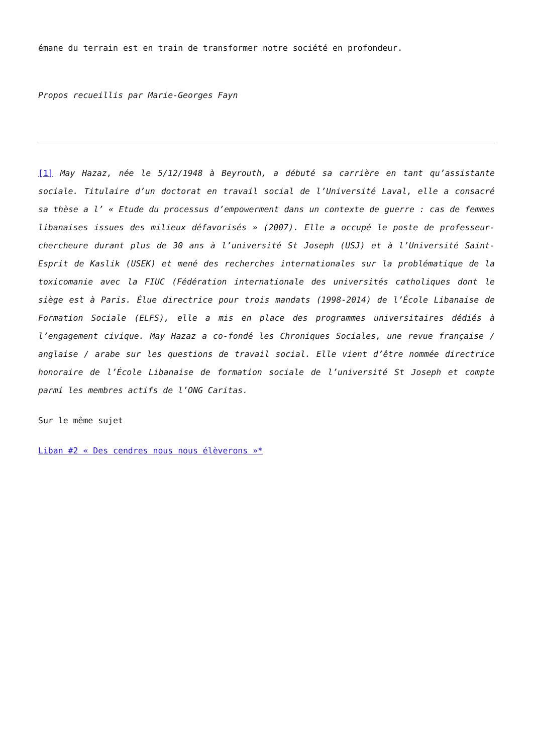émane du terrain est en train de transformer notre société en profondeur.
Propos recueillis par Marie-Georges Fayn
[1] May Hazaz, née le 5/12/1948 à Beyrouth, a débuté sa carrière en tant qu’assistante sociale. Titulaire d’un doctorat en travail social de l’Université Laval, elle a consacré sa thèse a l’ « Etude du processus d’empowerment dans un contexte de guerre : cas de femmes libanaises issues des milieux défavorisés » (2007). Elle a occupé le poste de professeur-chercheure durant plus de 30 ans à l’université St Joseph (USJ) et à l’Université Saint-Esprit de Kaslik (USEK) et mené des recherches internationales sur la problématique de la toxicomanie avec la FIUC (Fédération internationale des universités catholiques dont le siège est à Paris. Élue directrice pour trois mandats (1998-2014) de l’École Libanaise de Formation Sociale (ELFS), elle a mis en place des programmes universitaires dédiés à l’engagement civique. May Hazaz a co-fondé les Chroniques Sociales, une revue française / anglaise / arabe sur les questions de travail social. Elle vient d’être nommée directrice honoraire de l’École Libanaise de formation sociale de l’université St Joseph et compte parmi les membres actifs de l’ONG Caritas.
Sur le même sujet
Liban #2 « Des cendres nous nous élèverons »*